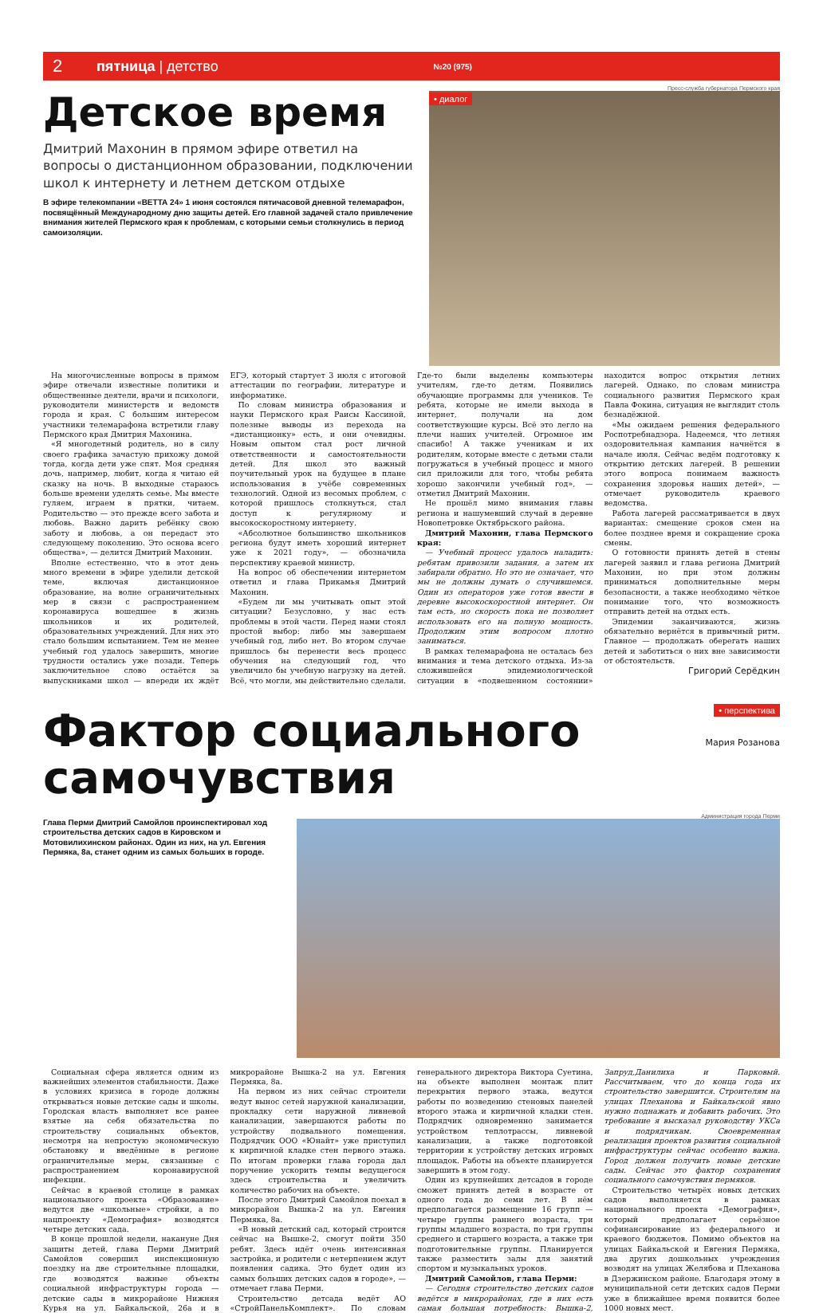2 пятница | детство №20 (975)
Детское время
Дмитрий Махонин в прямом эфире ответил на вопросы о дистанционном образовании, подключении школ к интернету и летнем детском отдыхе
В эфире телекомпании «ВЕТТА 24» 1 июня состоялся пятичасовой дневной телемарафон, посвящённый Международному дню защиты детей. Его главной задачей стало привлечение внимания жителей Пермского края к проблемам, с которыми семьи столкнулись в период самоизоляции.
Пресс-служба губернатора Пермского края
• диалог
На многочисленные вопросы в прямом эфире отвечали известные политики и общественные деятели, врачи и психологи, руководители министерств и ведомств города и края. С большим интересом участники телемарафона встретили главу Пермского края Дмитрия Махонина.
«Я многодетный родитель, но в силу своего графика зачастую прихожу домой тогда, когда дети уже спят. Моя средняя дочь, например, любит, когда я читаю ей сказку на ночь. В выходные стараюсь больше времени уделять семье. Мы вместе гуляем, играем в прятки, читаем. Родительство — это прежде всего забота и любовь. Важно дарить ребёнку свою заботу и любовь, а он передаст это следующему поколению. Это основа всего общества», — делится Дмитрий Махонин.
Вполне естественно, что в этот день много времени в эфире уделили детской теме, включая дистанционное образование, на волне ограничительных мер в связи с распространением коронавируса вошедшее в жизнь школьников и их родителей, образовательных учреждений. Для них это стало большим испытанием. Тем не менее учебный год удалось завершить, многие трудности остались уже позади. Теперь заключительное слово остаётся за выпускниками школ — впереди их ждёт ЕГЭ, который стартует 3 июля с итоговой аттестации по географии, литературе и информатике.
По словам министра образования и науки Пермского края Раисы Кассиной, полезные выводы из перехода на «дистанционку» есть, и они очевидны. Новым опытом стал рост личной ответственности и самостоятельности детей. Для школ это важный поучительный урок на будущее в плане использования в учёбе современных технологий. Одной из весомых проблем, с которой пришлось столкнуться, стал доступ к регулярному и высокоскоростному интернету.
«Абсолютное большинство школьников региона будут иметь хороший интернет уже к 2021 году», — обозначила перспективу краевой министр.
На вопрос об обеспечении интернетом ответил и глава Прикамья Дмитрий Махонин.
«Будем ли мы учитывать опыт этой ситуации? Безусловно, у нас есть проблемы в этой части. Перед нами стоял простой выбор: либо мы завершаем учебный год, либо нет. Во втором случае пришлось бы перенести весь процесс обучения на следующий год, что увеличило бы учебную нагрузку на детей. Всё, что могли, мы действительно сделали. Где-то были выделены компьютеры учителям, где-то детям. Появились обучающие программы для учеников. Те ребята, которые не имели выхода в интернет, получали на дом соответствующие курсы. Всё это легло на плечи наших учителей. Огромное им спасибо! А также ученикам и их родителям, которые вместе с детьми стали погружаться в учебный процесс и много сил приложили для того, чтобы ребята хорошо закончили учебный год», — отметил Дмитрий Махонин.
Не прошёл мимо внимания главы региона и нашумевший случай в деревне Новопетровке Октябрьского района.
Дмитрий Махонин, глава Пермского края:
— Учебный процесс удалось наладить: ребятам привозили задания, а затем их забирали обратно. Но это не означает, что мы не должны думать о случившемся. Один из операторов уже готов ввести в деревне высокоскоростной интернет. Он там есть, но скорость пока не позволяет использовать его на полную мощность. Продолжим этим вопросом плотно заниматься.
В рамках телемарафона не осталась без внимания и тема детского отдыха. Из-за сложившейся эпидемиологической ситуации в «подвешенном состоянии» находится вопрос открытия летних лагерей. Однако, по словам министра социального развития Пермского края Павла Фокина, ситуация не выглядит столь безнадёжной.
«Мы ожидаем решения федерального Роспотребнадзора. Надеемся, что летняя оздоровительная кампания начнётся в начале июля. Сейчас ведём подготовку к открытию детских лагерей. В решении этого вопроса понимаем важность сохранения здоровья наших детей», — отмечает руководитель краевого ведомства.
Работа лагерей рассматривается в двух вариантах: смещение сроков смен на более позднее время и сокращение срока смены.
О готовности принять детей в стены лагерей заявил и глава региона Дмитрий Махонин, но при этом должны приниматься дополнительные меры безопасности, а также необходимо чёткое понимание того, что возможность отправить детей на отдых есть.
Эпидемии заканчиваются, жизнь обязательно вернётся в привычный ритм. Главное — продолжать оберегать наших детей и заботиться о них вне зависимости от обстоятельств.
Григорий Серёдкин
Фактор социального самочувствия
• перспектива
Мария Розанова
Глава Перми Дмитрий Самойлов проинспектировал ход строительства детских садов в Кировском и Мотовилихинском районах. Один из них, на ул. Евгения Пермяка, 8а, станет одним из самых больших в городе.
Администрация города Перми
Социальная сфера является одним из важнейших элементов стабильности. Даже в условиях кризиса в городе должны открываться новые детские сады и школы. Городская власть выполняет все ранее взятые на себя обязательства по строительству социальных объектов, несмотря на непростую экономическую обстановку и введённые в регионе ограничительные меры, связанные с распространением коронавирусной инфекции.
Сейчас в краевой столице в рамках национального проекта «Образование» ведутся две «школьные» стройки, а по нацпроекту «Демография» возводятся четыре детских сада.
В конце прошлой недели, накануне Дня защиты детей, глава Перми Дмитрий Самойлов совершил инспекционную поездку на две строительные площадки, где возводятся важные объекты социальной инфраструктуры города — детские сады в микрорайоне Нижняя Курья на ул. Байкальской, 26а и в микрорайоне Вышка-2 на ул. Евгения Пермяка, 8а.
На первом из них сейчас строители ведут вынос сетей наружной канализации, прокладку сети наружной ливневой канализации, завершаются работы по устройству подвального помещения. Подрядчик ООО «Юнайт» уже приступил к кирпичной кладке стен первого этажа. По итогам проверки глава города дал поручение ускорить темпы ведущегося здесь строительства и увеличить количество рабочих на объекте.
После этого Дмитрий Самойлов поехал в микрорайон Вышка-2 на ул. Евгения Пермяка, 8а.
«В новый детский сад, который строится сейчас на Вышке-2, смогут пойти 350 ребят. Здесь идёт очень интенсивная застройка, и родители с нетерпением ждут появления садика. Это будет один из самых больших детских садов в городе», — отмечает глава Перми.
Строительство детсада ведёт АО «СтройПанельКомплект». По словам генерального директора Виктора Суетина, на объекте выполнен монтаж плит перекрытия первого этажа, ведутся работы по возведению стеновых панелей второго этажа и кирпичной кладки стен. Подрядчик одновременно занимается устройством теплотрассы, ливневой канализации, а также подготовкой территории к устройству детских игровых площадок. Работы на объекте планируется завершить в этом году.
Один из крупнейших детсадов в городе сможет принять детей в возрасте от одного года до семи лет. В нём предполагается размещение 16 групп — четыре группы раннего возраста, три группы младшего возраста, по три группы среднего и старшего возраста, а также три подготовительные группы. Планируется также разместить залы для занятий спортом и музыкальных уроков.
Дмитрий Самойлов, глава Перми:
— Сегодня строительство детских садов ведётся в микрорайонах, где в них есть самая большая потребность: Вышка-2, Запруд,Данилиха и Парковый. Рассчитываем, что до конца года их строительство завершится. Строителям на улицах Плеханова и Байкальской явно нужно поднажать и добавить рабочих. Это требование я высказал руководству УКСа и подрядчикам. Своевременная реализация проектов развития социальной инфраструктуры сейчас особенно важна. Город должен получить новые детские сады. Сейчас это фактор сохранения социального самочувствия пермяков.
Строительство четырёх новых детских садов выполняется в рамках национального проекта «Демография», который предполагает серьёзное софинансирование из федерального и краевого бюджетов. Помимо объектов на улицах Байкальской и Евгения Пермяка, два других дошкольных учреждения возводят на улицах Желябова и Плеханова в Дзержинском районе. Благодаря этому в муниципальной сети детских садов Перми уже в ближайшее время появится более 1000 новых мест.